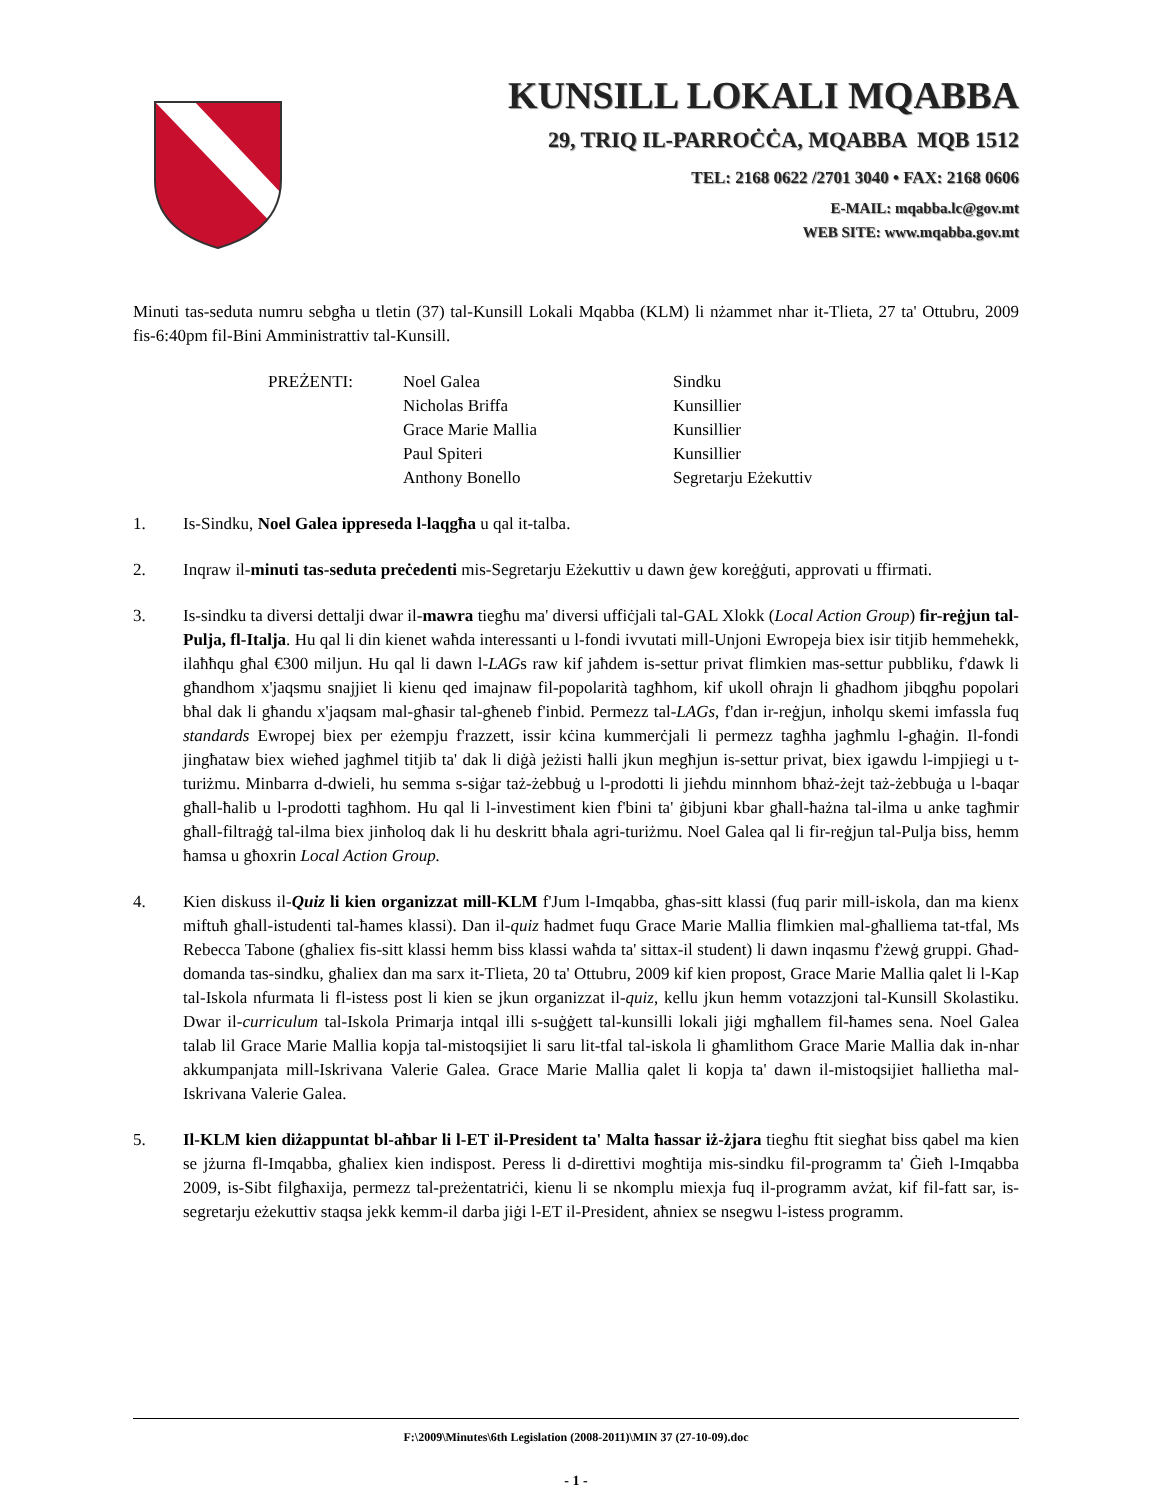KUNSILL LOKALI MQABBA
29, TRIQ IL-PARROĊĊA, MQABBA MQB 1512
TEL: 2168 0622 /2701 3040 • FAX: 2168 0606
E-MAIL: mqabba.lc@gov.mt
WEB SITE: www.mqabba.gov.mt
Minuti tas-seduta numru sebgħa u tletin (37) tal-Kunsill Lokali Mqabba (KLM) li nżammet nhar it-Tlieta, 27 ta' Ottubru, 2009 fis-6:40pm fil-Bini Amministrattiv tal-Kunsill.
| PREŻENTI: | Noel Galea | Sindku |
| | Nicholas Briffa | Kunsillier |
| | Grace Marie Mallia | Kunsillier |
| | Paul Spiteri | Kunsillier |
| | Anthony Bonello | Segretarju Eżekuttiv |
1. Is-Sindku, Noel Galea ippreseda l-laqgħa u qal it-talba.
2. Inqraw il-minuti tas-seduta preċedenti mis-Segretarju Eżekuttiv u dawn ġew koreġġuti, approvati u ffirmati.
3. Is-sindku ta diversi dettalji dwar il-mawra tiegħu ma' diversi uffiċjali tal-GAL Xlokk (Local Action Group) fir-reġjun tal-Pulja, fl-Italja. Hu qal li din kienet waħda interessanti u l-fondi ivvutati mill-Unjoni Ewropeja biex isir titjib hemmehekk, ilaħħqu għal €300 miljun. Hu qal li dawn l-LAGs raw kif jaħdem is-settur privat flimkien mas-settur pubbliku, f'dawk li għandhom x'jaqsmu snajjiet li kienu qed imajnaw fil-popolarità tagħhom, kif ukoll oħrajn li għadhom jibqgħu popolari bħal dak li għandu x'jaqsam mal-għasir tal-għeneb f'inbid. Permezz tal-LAGs, f'dan ir-reġjun, inħolqu skemi imfassla fuq standards Ewropej biex per eżempju f'razzett, issir kċina kummerċjali li permezz tagħha jagħmlu l-għaġin. Il-fondi jingħataw biex wieħed jagħmel titjib ta' dak li diġà jeżisti ħalli jkun megħjun is-settur privat, biex igawdu l-impjiegi u t-turiżmu. Minbarra d-dwieli, hu semma s-siġar taż-żebbuġ u l-prodotti li jieħdu minnhom bħaż-żejt taż-żebbuġa u l-baqar għall-ħalib u l-prodotti tagħhom. Hu qal li l-investiment kien f'bini ta' ġibjuni kbar għall-ħażna tal-ilma u anke tagħmir għall-filtraġġ tal-ilma biex jinħoloq dak li hu deskritt bħala agri-turiżmu. Noel Galea qal li fir-reġjun tal-Pulja biss, hemm ħamsa u għoxrin Local Action Group.
4. Kien diskuss il-Quiz li kien organizzat mill-KLM f'Jum l-Imqabba, għas-sitt klassi (fuq parir mill-iskola, dan ma kienx miftuħ għall-istudenti tal-ħames klassi). Dan il-quiz ħadmet fuqu Grace Marie Mallia flimkien mal-għalliema tat-tfal, Ms Rebecca Tabone (għaliex fis-sitt klassi hemm biss klassi waħda ta' sittax-il student) li dawn inqasmu f'żewġ gruppi. Għad-domanda tas-sindku, għaliex dan ma sarx it-Tlieta, 20 ta' Ottubru, 2009 kif kien propost, Grace Marie Mallia qalet li l-Kap tal-Iskola nfurmata li fl-istess post li kien se jkun organizzat il-quiz, kellu jkun hemm votazzjoni tal-Kunsill Skolastiku. Dwar il-curriculum tal-Iskola Primarja intqal illi s-suġġett tal-kunsilli lokali jiġi mgħallem fil-ħames sena. Noel Galea talab lil Grace Marie Mallia kopja tal-mistoqsijiet li saru lit-tfal tal-iskola li għamlithom Grace Marie Mallia dak in-nhar akkumpanjata mill-Iskrivana Valerie Galea. Grace Marie Mallia qalet li kopja ta' dawn il-mistoqsijiet ħallietha mal-Iskrivana Valerie Galea.
5. Il-KLM kien diżappuntat bl-aħbar li l-ET il-President ta' Malta ħassar iż-żjara tiegħu ftit siegħat biss qabel ma kien se jżurna fl-Imqabba, għaliex kien indispost. Peress li d-direttivi mogħtija mis-sindku fil-programm ta' Ġieħ l-Imqabba 2009, is-Sibt filgħaxija, permezz tal-preżentatriċi, kienu li se nkomplu miexja fuq il-programm avżat, kif fil-fatt sar, is-segretarju eżekuttiv staqsa jekk kemm-il darba jiġi l-ET il-President, aħniex se nsegwu l-istess programm.
F:\2009\Minutes\6th Legislation (2008-2011)\MIN 37 (27-10-09).doc
- 1 -